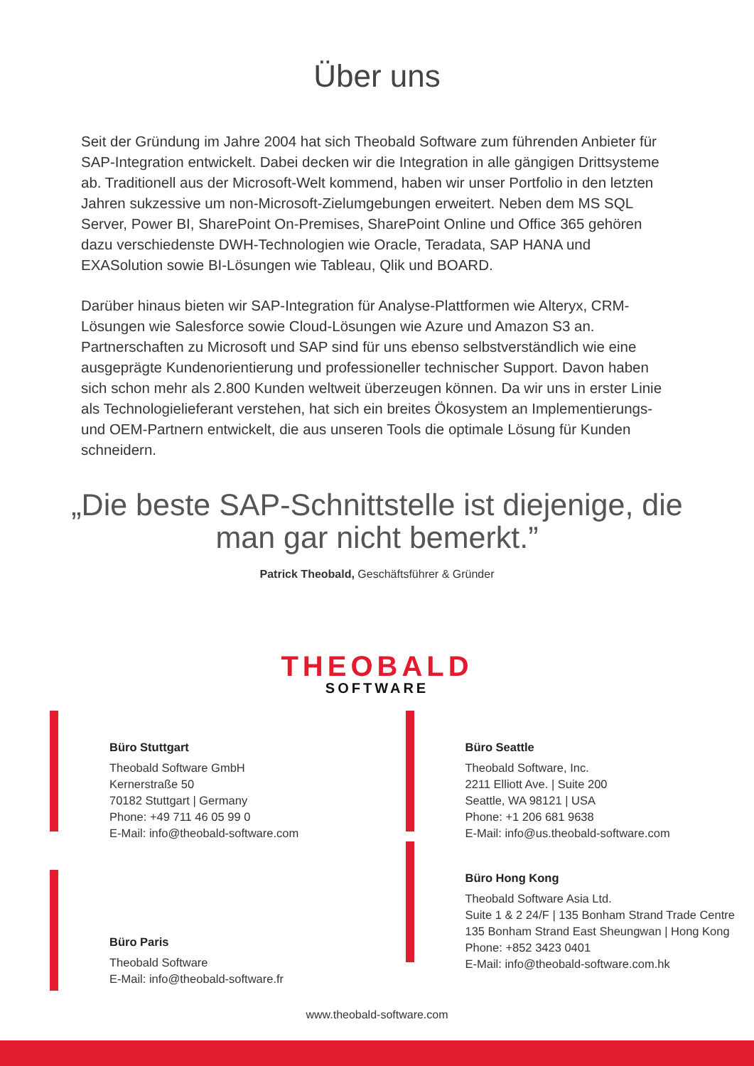Über uns
Seit der Gründung im Jahre 2004 hat sich Theobald Software zum führenden Anbieter für SAP-Integration entwickelt. Dabei decken wir die Integration in alle gängigen Drittsysteme ab. Traditionell aus der Microsoft-Welt kommend, haben wir unser Portfolio in den letzten Jahren sukzessive um non-Microsoft-Zielumgebungen erweitert. Neben dem MS SQL Server, Power BI, SharePoint On-Premises, SharePoint Online und Office 365 gehören dazu verschiedenste DWH-Technologien wie Oracle, Teradata, SAP HANA und EXASolution sowie BI-Lösungen wie Tableau, Qlik und BOARD.
Darüber hinaus bieten wir SAP-Integration für Analyse-Plattformen wie Alteryx, CRM-Lösungen wie Salesforce sowie Cloud-Lösungen wie Azure und Amazon S3 an. Partnerschaften zu Microsoft und SAP sind für uns ebenso selbstverständlich wie eine ausgeprägte Kundenorientierung und professioneller technischer Support. Davon haben sich schon mehr als 2.800 Kunden weltweit überzeugen können. Da wir uns in erster Linie als Technologielieferant verstehen, hat sich ein breites Ökosystem an Implementierungs- und OEM-Partnern entwickelt, die aus unseren Tools die optimale Lösung für Kunden schneidern.
„Die beste SAP-Schnittstelle ist diejenige, die man gar nicht bemerkt.”
Patrick Theobald, Geschäftsführer & Gründer
THEOBALD
SOFTWARE
Büro Stuttgart
Theobald Software GmbH
Kernerstraße 50
70182 Stuttgart | Germany
Phone: +49 711 46 05 99 0
E-Mail: info@theobald-software.com
Büro Seattle
Theobald Software, Inc.
2211 Elliott Ave. | Suite 200
Seattle, WA 98121 | USA
Phone: +1 206 681 9638
E-Mail: info@us.theobald-software.com
Büro Paris
Theobald Software
E-Mail: info@theobald-software.fr
Büro Hong Kong
Theobald Software Asia Ltd.
Suite 1 & 2 24/F | 135 Bonham Strand Trade Centre
135 Bonham Strand East Sheungwan | Hong Kong
Phone: +852 3423 0401
E-Mail: info@theobald-software.com.hk
www.theobald-software.com